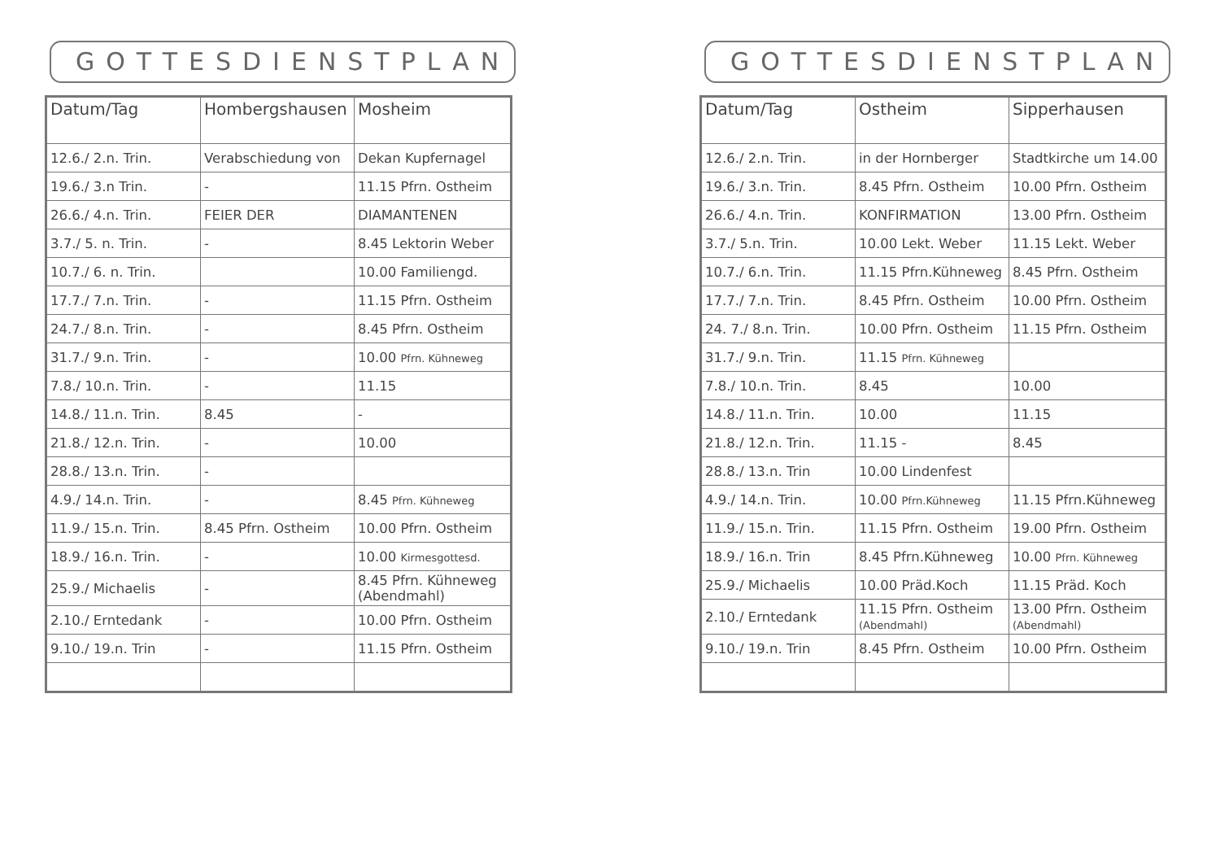GOTTESDIENSTPLAN
| Datum/Tag | Hombergshausen | Mosheim |
| --- | --- | --- |
| 12.6./ 2.n. Trin. | Verabschiedung von | Dekan Kupfernagel |
| 19.6./ 3.n Trin. | - | 11.15 Pfrn. Ostheim |
| 26.6./ 4.n. Trin. | FEIER DER | DIAMANTENEN |
| 3.7./ 5. n. Trin. | - | 8.45 Lektorin Weber |
| 10.7./ 6. n. Trin. | | 10.00 Familiengd. |
| 17.7./ 7.n. Trin. | - | 11.15 Pfrn. Ostheim |
| 24.7./ 8.n. Trin. | - | 8.45 Pfrn. Ostheim |
| 31.7./ 9.n. Trin. | - | 10.00 Pfrn. Kühneweg |
| 7.8./ 10.n. Trin. | - | 11.15 |
| 14.8./ 11.n. Trin. | 8.45 | - |
| 21.8./ 12.n. Trin. | - | 10.00 |
| 28.8./ 13.n. Trin. | - | |
| 4.9./ 14.n. Trin. | - | 8.45 Pfrn. Kühneweg |
| 11.9./ 15.n. Trin. | 8.45 Pfrn. Ostheim | 10.00 Pfrn. Ostheim |
| 18.9./ 16.n. Trin. | - | 10.00 Kirmesgottesd. |
| 25.9./ Michaelis | - | 8.45 Pfrn. Kühneweg (Abendmahl) |
| 2.10./ Erntedank | - | 10.00 Pfrn. Ostheim |
| 9.10./ 19.n. Trin | - | 11.15 Pfrn. Ostheim |
GOTTESDIENSTPLAN
| Datum/Tag | Ostheim | Sipperhausen |
| --- | --- | --- |
| 12.6./ 2.n. Trin. | in der Hornberger | Stadtkirche um 14.00 |
| 19.6./ 3.n. Trin. | 8.45 Pfrn. Ostheim | 10.00 Pfrn. Ostheim |
| 26.6./ 4.n. Trin. | KONFIRMATION | 13.00 Pfrn. Ostheim |
| 3.7./ 5.n. Trin. | 10.00 Lekt. Weber | 11.15 Lekt. Weber |
| 10.7./ 6.n. Trin. | 11.15 Pfrn.Kühneweg | 8.45 Pfrn. Ostheim |
| 17.7./ 7.n. Trin. | 8.45 Pfrn. Ostheim | 10.00 Pfrn. Ostheim |
| 24. 7./ 8.n. Trin. | 10.00 Pfrn. Ostheim | 11.15 Pfrn. Ostheim |
| 31.7./ 9.n. Trin. | 11.15 Pfrn. Kühneweg | |
| 7.8./ 10.n. Trin. | 8.45 | 10.00 |
| 14.8./ 11.n. Trin. | 10.00 | 11.15 |
| 21.8./ 12.n. Trin. | 11.15 - | 8.45 |
| 28.8./ 13.n. Trin | 10.00 Lindenfest | |
| 4.9./ 14.n. Trin. | 10.00 Pfrn.Kühneweg | 11.15 Pfrn.Kühneweg |
| 11.9./ 15.n. Trin. | 11.15 Pfrn. Ostheim | 19.00 Pfrn. Ostheim |
| 18.9./ 16.n. Trin | 8.45 Pfrn.Kühneweg | 10.00 Pfrn. Kühneweg |
| 25.9./ Michaelis | 10.00 Präd.Koch | 11.15 Präd. Koch |
| 2.10./ Erntedank | 11.15 Pfrn. Ostheim (Abendmahl) | 13.00 Pfrn. Ostheim (Abendmahl) |
| 9.10./ 19.n. Trin | 8.45 Pfrn. Ostheim | 10.00 Pfrn. Ostheim |